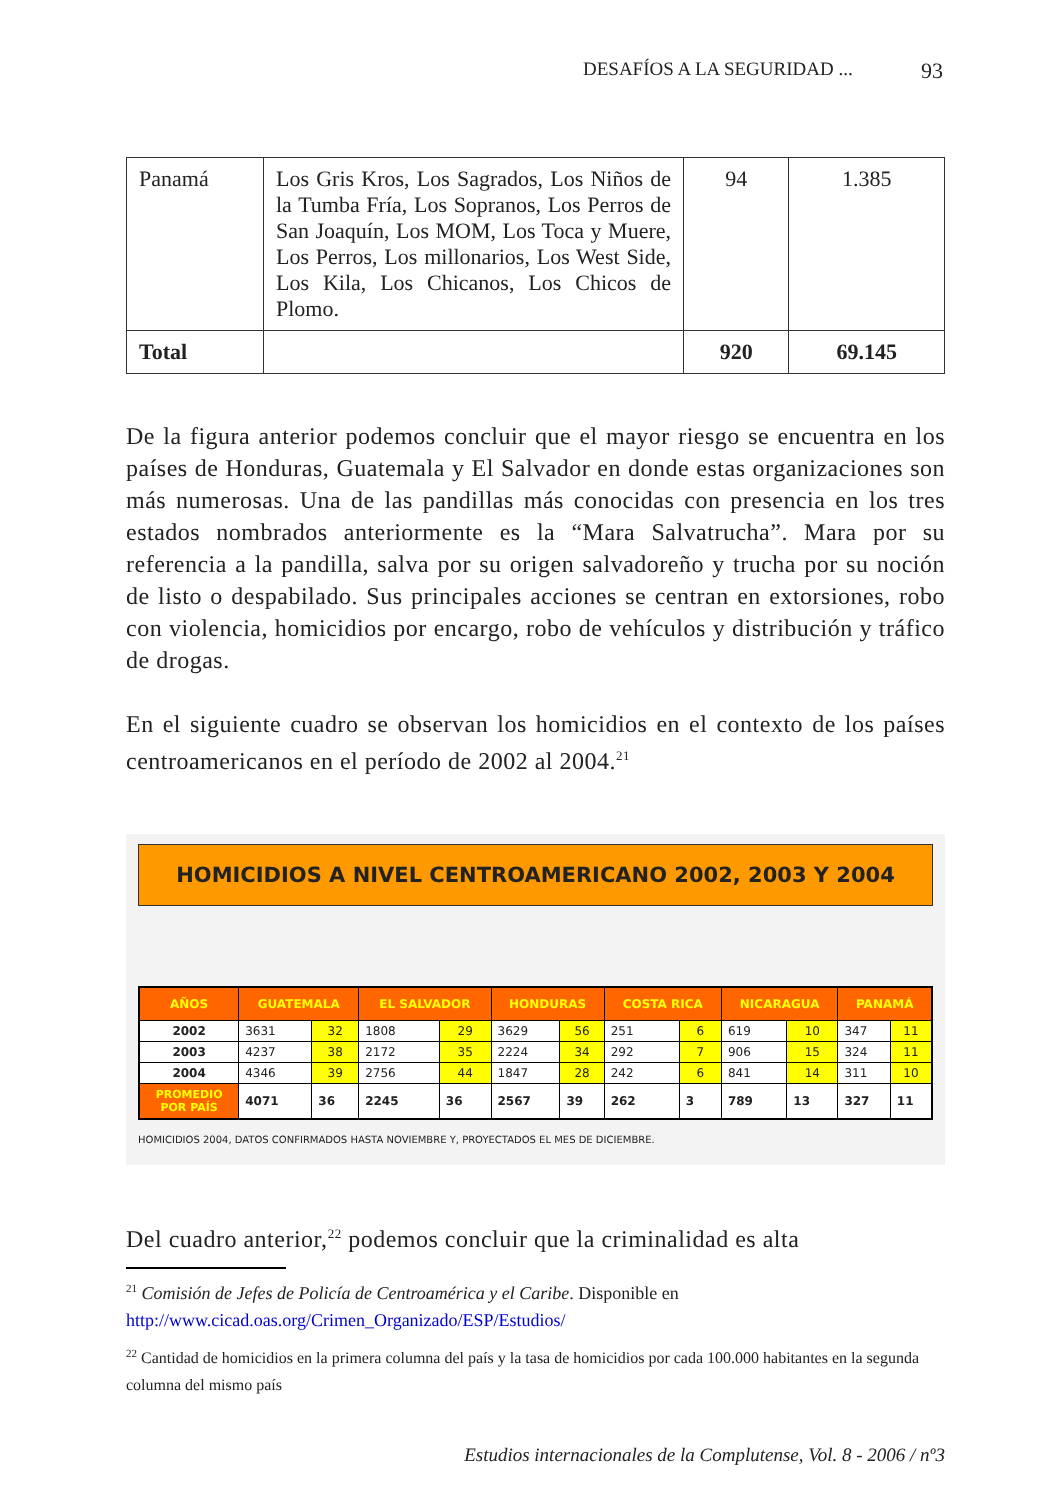DESAFÍOS A LA SEGURIDAD ... 93
| Panamá | Los Gris Kros, Los Sagrados, Los Niños de la Tumba Fría, Los Sopranos, Los Perros de San Joaquín, Los MOM, Los Toca y Muere, Los Perros, Los millonarios, Los West Side, Los Kila, Los Chicanos, Los Chicos de Plomo. | 94 | 1.385 |
| Total | | 920 | 69.145 |
De la figura anterior podemos concluir que el mayor riesgo se encuentra en los países de Honduras, Guatemala y El Salvador en donde estas organizaciones son más numerosas. Una de las pandillas más conocidas con presencia en los tres estados nombrados anteriormente es la “Mara Salvatrucha”. Mara por su referencia a la pandilla, salva por su origen salvadoreño y trucha por su noción de listo o despabilado. Sus principales acciones se centran en extorsiones, robo con violencia, homicidios por encargo, robo de vehículos y distribución y tráfico de drogas.
En el siguiente cuadro se observan los homicidios en el contexto de los países centroamericanos en el período de 2002 al 2004.<sup>21</sup>
HOMICIDIOS A NIVEL CENTROAMERICANO 2002, 2003 Y 2004
| AÑOS | GUATEMALA | | EL SALVADOR | | HONDURAS | | COSTA RICA | | NICARAGUA | | PANAMÁ | |
| --- | --- | --- | --- | --- | --- | --- | --- | --- | --- | --- | --- | --- |
| 2002 | 3631 | 32 | 1808 | 29 | 3629 | 56 | 251 | 6 | 619 | 10 | 347 | 11 |
| 2003 | 4237 | 38 | 2172 | 35 | 2224 | 34 | 292 | 7 | 906 | 15 | 324 | 11 |
| 2004 | 4346 | 39 | 2756 | 44 | 1847 | 28 | 242 | 6 | 841 | 14 | 311 | 10 |
| PROMEDIO POR PAÍS | 4071 | 36 | 2245 | 36 | 2567 | 39 | 262 | 3 | 789 | 13 | 327 | 11 |
HOMICIDIOS 2004, DATOS CONFIRMADOS HASTA NOVIEMBRE Y, PROYECTADOS EL MES DE DICIEMBRE.
Del cuadro anterior,<sup>22</sup> podemos concluir que la criminalidad es alta
<sup>21</sup> Comisión de Jefes de Policía de Centroamérica y el Caribe. Disponible en http://www.cicad.oas.org/Crimen_Organizado/ESP/Estudios/
<sup>22</sup> Cantidad de homicidios en la primera columna del país y la tasa de homicidios por cada 100.000 habitantes en la segunda columna del mismo país
Estudios internacionales de la Complutense, Vol. 8 - 2006 / nº3